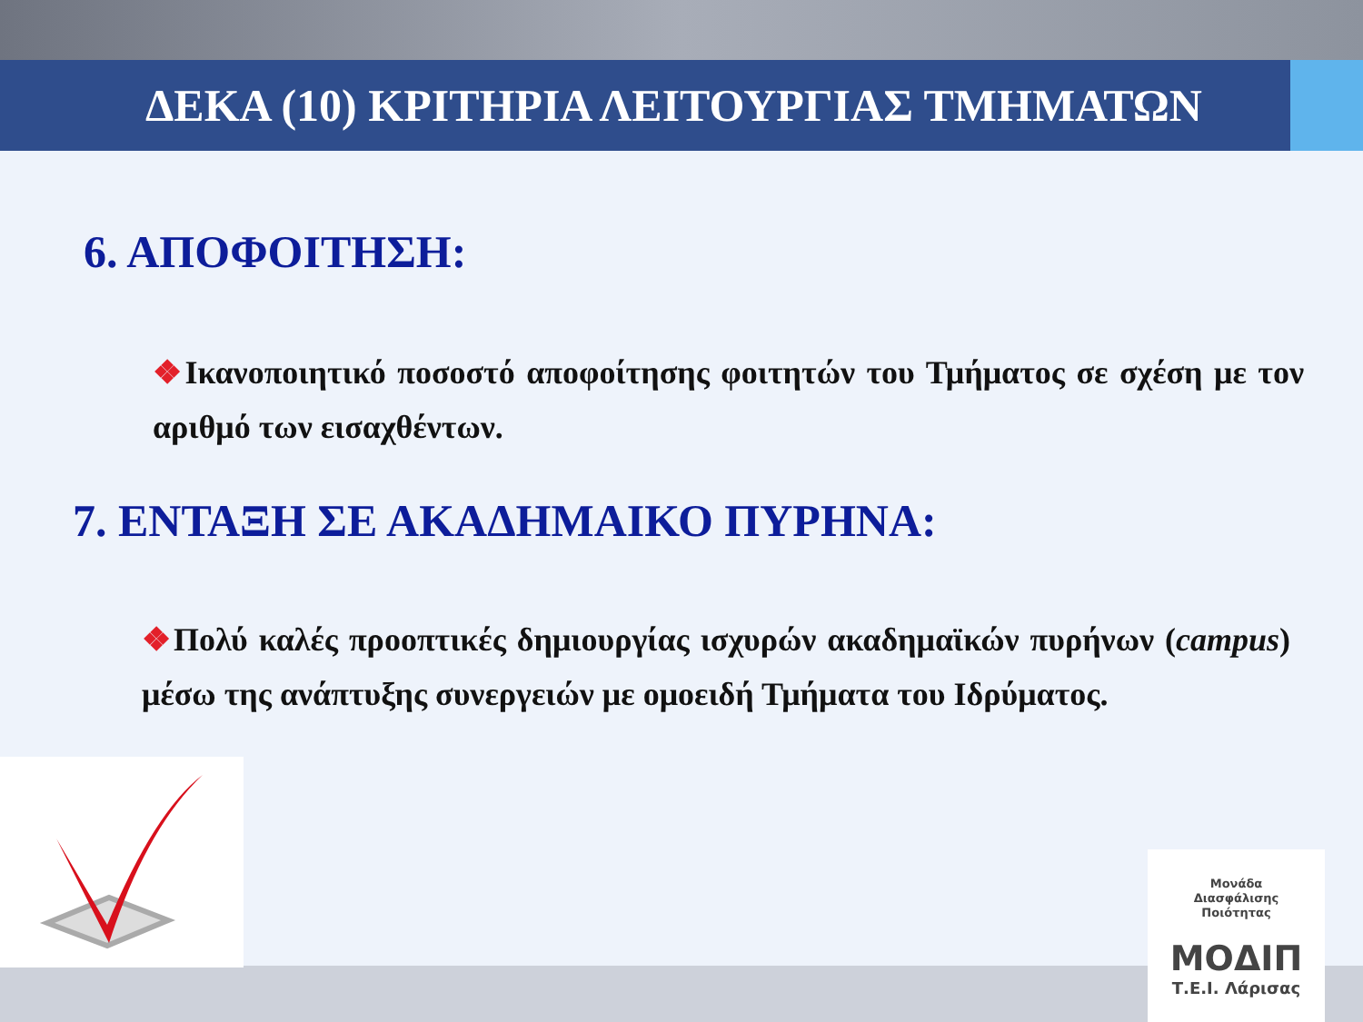ΔΕΚΑ (10) ΚΡΙΤΗΡΙΑ ΛΕΙΤΟΥΡΓΙΑΣ ΤΜΗΜΑΤΩΝ
6. ΑΠΟΦΟΙΤΗΣΗ:
❖Ικανοποιητικό ποσοστό αποφοίτησης φοιτητών του Τμήματος σε σχέση με τον αριθμό των εισαχθέντων.
7. ΕΝΤΑΞΗ ΣΕ ΑΚΑΔΗΜΑΙΚΟ ΠΥΡΗΝΑ:
❖Πολύ καλές προοπτικές δημιουργίας ισχυρών ακαδημαϊκών πυρήνων (campus) μέσω της ανάπτυξης συνεργειών με ομοειδή Τμήματα του Ιδρύματος.
Μονάδα
Διασφάλισης
Ποιότητας
ΜΟΔΙΠ
Τ.Ε.Ι. Λάρισας